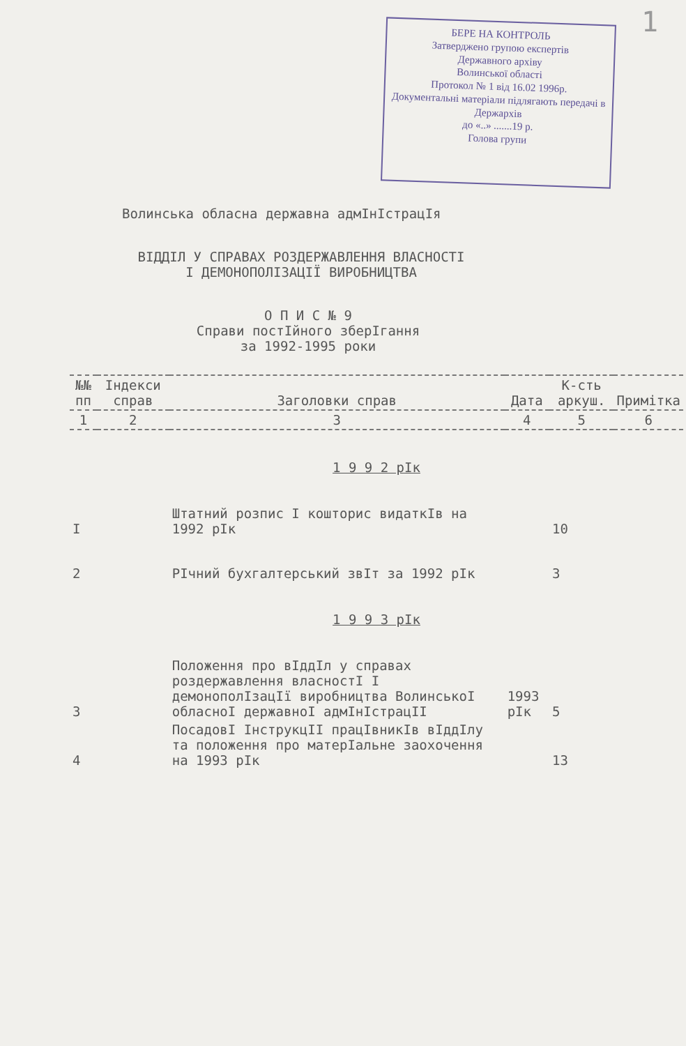1
БЕРЕ НА КОНТРОЛЬ
Затверджено групою експертів
Державного архіву
Волинської області
Протокол № 1 від 16.02 1996р.
Документальні матеріали підлягають передачі в Держархів
до «..» .......19 р.
Голова групи
Волинська обласна державна адмІнІстрацІя
ВІДДІЛ У СПРАВАХ РОЗДЕРЖАВЛЕННЯ ВЛАСНОСТІ
І ДЕМОНОПОЛІЗАЦІЇ ВИРОБНИЦТВА
О П И С № 9
Справи постІйного зберІгання
за 1992-1995 роки
| №№ пп | Індекси справ | Заголовки справ | Дата | К-сть аркуш. | Примітка |
| --- | --- | --- | --- | --- | --- |
| 1 | 2 | 3 | 4 | 5 | 6 |
| 1 9 9 2 рІк | | | | | |
| I | | Штатний розпис І кошторис видаткІв на 1992 рІк | | 10 | |
| 2 | | РІчний бухгалтерський звІт за 1992 рІк | | 3 | |
| 1 9 9 3 рІк | | | | | |
| 3 | | Положення про вІддІл у справах роздержавлення власностІ І демонополІзацІї виробництва ВолинськоІ обласноІ державноІ адмІнІстрацІІ | 1993 рІк | 5 | |
| 4 | | ПосадовІ ІнструкцІІ працІвникІв вІддІлу та положення про матерІальне заохочення на 1993 рІк | | 13 | |